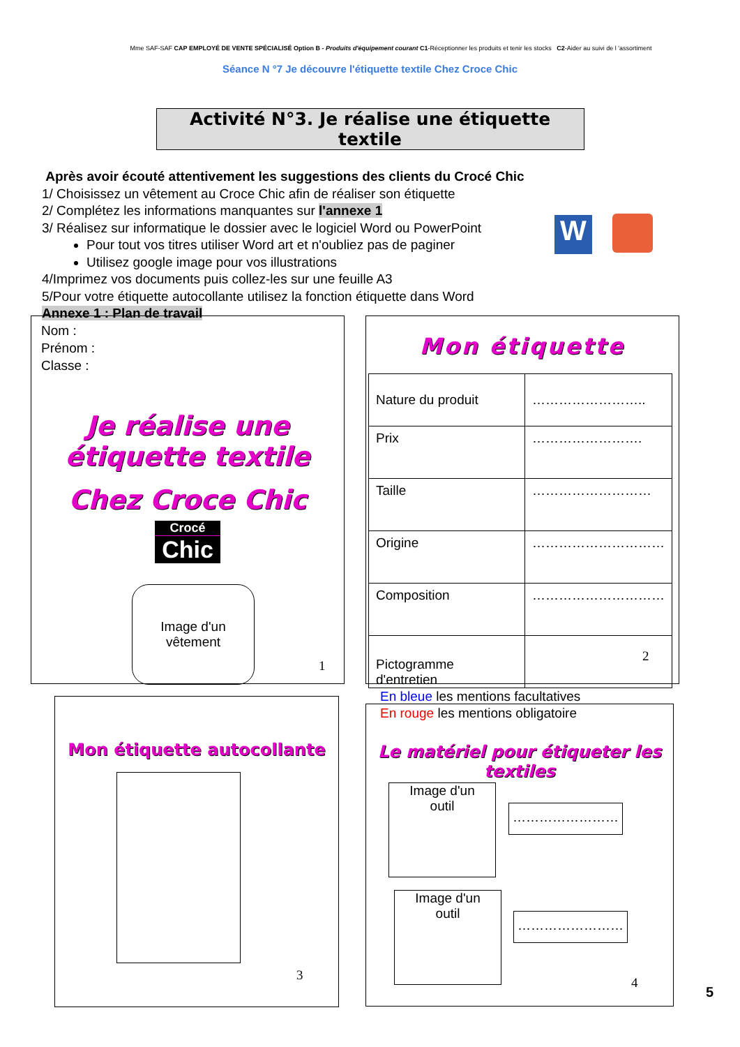Mme SAF-SAF CAP EMPLOYÉ DE VENTE SPÉCIALISÉ Option B - Produits d'équipement courant C1-Réceptionner les produits et tenir les stocks C2-Aider au suivi de l 'assortiment
Séance N °7 Je découvre l'étiquette textile Chez Croce Chic
Activité N°3. Je réalise une étiquette textile
Après avoir écouté attentivement les suggestions des clients du Crocé Chic
1/ Choisissez un vêtement au Croce Chic afin de réaliser son étiquette
2/ Complétez les informations manquantes sur l'annexe 1
3/ Réalisez sur informatique le dossier avec le logiciel Word ou PowerPoint
Pour tout vos titres utiliser Word art et n'oubliez pas de paginer
Utilisez google image pour vos illustrations
4/Imprimez vos documents puis collez-les sur une feuille A3
5/Pour votre étiquette autocollante utilisez la fonction étiquette dans Word
Annexe 1 : Plan de travail
W
Nom :
Prénom :
Classe :
Je réalise une étiquette textile
Chez Croce Chic
Crocé
Chic
Image d'un
vêtement
1
Mon étiquette
| Nature du produit | …………………….. |
| Prix | ……………………. |
| Taille | ……………………… |
| Origine | ………………………… |
| Composition | ………………………… |
| Pictogramme d'entretien | |
En bleue les mentions facultatives
En rouge les mentions obligatoire
2
Mon étiquette autocollante
3
Le matériel pour étiqueter les textiles
Image d'un
outil
……………………
Image d'un
outil
……………………
4
5